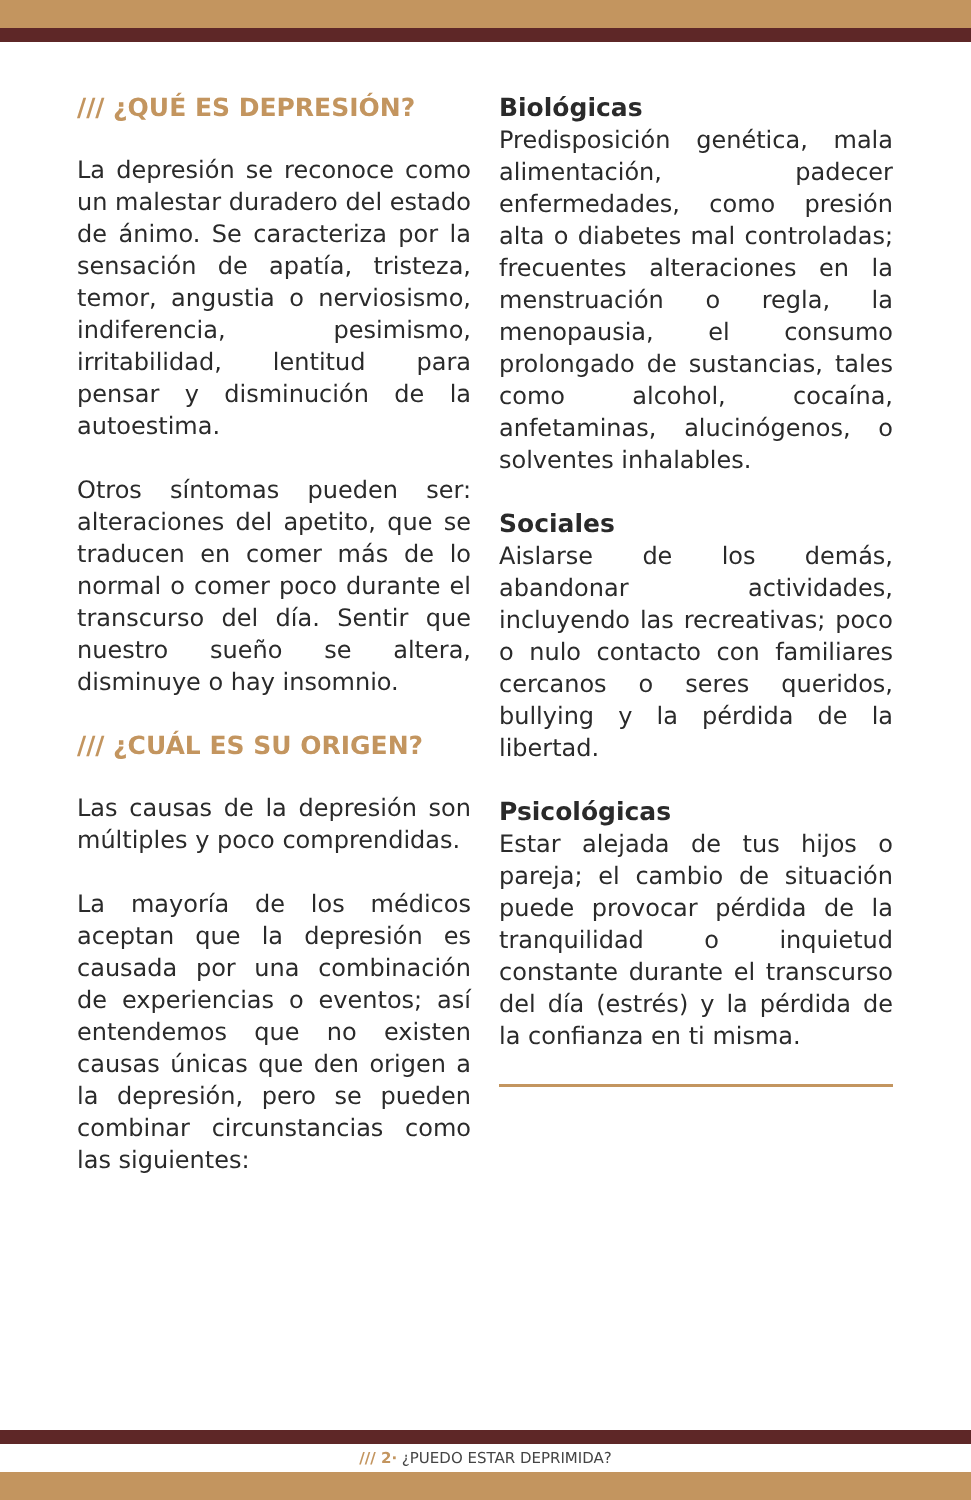/// ¿QUÉ ES DEPRESIÓN?
La depresión se reconoce como un malestar duradero del estado de ánimo. Se caracteriza por la sensación de apatía, tristeza, temor, angustia o nerviosismo, indiferencia, pesimismo, irritabilidad, lentitud para pensar y disminución de la autoestima.
Otros síntomas pueden ser: alteraciones del apetito, que se traducen en comer más de lo normal o comer poco durante el transcurso del día. Sentir que nuestro sueño se altera, disminuye o hay insomnio.
/// ¿CUÁL ES SU ORIGEN?
Las causas de la depresión son múltiples y poco comprendidas.
La mayoría de los médicos aceptan que la depresión es causada por una combinación de experiencias o eventos; así entendemos que no existen causas únicas que den origen a la depresión, pero se pueden combinar circunstancias como las siguientes:
Biológicas
Predisposición genética, mala alimentación, padecer enfermedades, como presión alta o diabetes mal controladas; frecuentes alteraciones en la menstruación o regla, la menopausia, el consumo prolongado de sustancias, tales como alcohol, cocaína, anfetaminas, alucinógenos, o solventes inhalables.
Sociales
Aislarse de los demás, abandonar actividades, incluyendo las recreativas; poco o nulo contacto con familiares cercanos o seres queridos, bullying y la pérdida de la libertad.
Psicológicas
Estar alejada de tus hijos o pareja; el cambio de situación puede provocar pérdida de la tranquilidad o inquietud constante durante el transcurso del día (estrés) y la pérdida de la confianza en ti misma.
/// 2· ¿PUEDO ESTAR DEPRIMIDA?